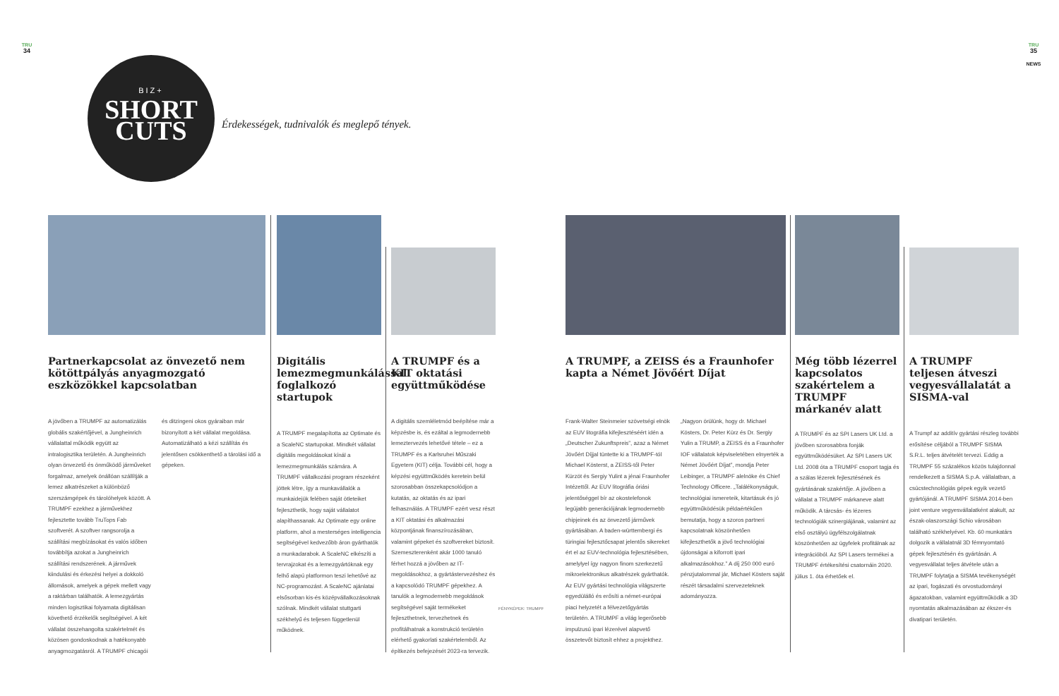TRU
34
TRU
35
NEWS
BIZ+
SHORT
CUTS
Érdekességek, tudnivalók és meglepő tények.
Partnerkapcsolat az önvezető nem kötöttpályás anyagmozgató eszközökkel kapcsolatban
A jövőben a TRUMPF az automatizálás globális szakértőjével, a Jungheinrich vállalattal működik együtt az intralogisztika területén. A Jungheinrich olyan önvezető és önműködő járműveket forgalmaz, amelyek önállóan szállítják a lemez alkatrészeket a különböző szerszámgépek és tárolóhelyek között. A TRUMPF ezekhez a járművekhez fejlesztette tovább TruTops Fab szoftverét. A szoftver rangsorolja a szállítási megbízásokat és valós időben továbbítja azokat a Jungheinrich szállítási rendszerének. A járművek kiindulási és érkezési helyei a dokkoló állomások, amelyek a gépek mellett vagy a raktárban találhatók. A lemezgyártás minden logisztikai folyamata digitálisan követhető érzékelők segítségével. A két vállalat összehangolta szakértelmét és közösen gondoskodnak a hatékonyabb anyagmozgatásról. A TRUMPF chicagói
és ditzingeni okos gyáraiban már bizonyított a két vállalat megoldása. Automatizálható a kézi szállítás és jelentősen csökkenthető a tárolási idő a gépeken.
Digitális lemezmegmunkálással foglalkozó startupok
A TRUMPF megalapította az Optimate és a ScaleNC startupokat. Mindkét vállalat digitális megoldásokat kínál a lemezmegmunkálás számára. A TRUMPF vállalkozási program részeként jöttek létre, így a munkavállalók a munkaidejük felében saját ötleteiket fejleszthetik, hogy saját vállalatot alapíthassanak. Az Optimate egy online platform, ahol a mesterséges intelligencia segítségével kedvezőbb áron gyárthatók a munkadarabok. A ScaleNC elkészíti a tervrajzokat és a lemezgyártóknak egy felhő alapú platformon teszi lehetővé az NC-programozást. A ScaleNC ajánlatai elsősorban kis-és középvállalkozásoknak szólnak. Mindkét vállalat stuttgarti székhelyű és teljesen függetlenül működnek.
A TRUMPF és a KIT oktatási együttműködése
A digitális szemléletmód beépítése már a képzésbe is, és ezáltal a legmodernebb lemeztervezés lehetővé tétele – ez a TRUMPF és a Karlsruhei Műszaki Egyetem (KIT) célja. További cél, hogy a képzési együttműködés keretein belül szorosabban összekapcsolódjon a kutatás, az oktatás és az ipari felhasználás. A TRUMPF ezért vesz részt a KIT oktatási és alkalmazási központjának finanszírozásában, valamint gépeket és szoftvereket biztosít. Szemeszterenként akár 1000 tanuló férhet hozzá a jövőben az IT-megoldásokhoz, a gyártástervezéshez és a kapcsolódó TRUMPF gépekhez. A tanulók a legmodernebb megoldások segítségével saját termékeket fejleszthetnek, tervezhetnek és profitálhatnak a konstrukció területén elérhető gyakorlati szakértelemből. Az építkezés befejezését 2023-ra tervezik.
FÉNYKÉPEK: TRUMPF
A TRUMPF, a ZEISS és a Fraunhofer kapta a Német Jövőért Díjat
Frank-Walter Steinmeier szövetségi elnök az EUV litográfia kifejlesztéséért idén a „Deutscher Zukunftspreis”, azaz a Német Jövőért Díjjal tüntette ki a TRUMPF-tól Michael Kösterst, a ZEISS-től Peter Kürzöt és Sergiy Yulint a jénai Fraunhofer Intézettől. Az EUV litográfia óriási jelentőséggel bír az okostelefonok legújabb generációjának legmodernebb chipjeinek és az önvezető járművek gyártásában. A baden-württembergi és türingiai fejlesztőcsapat jelentős sikereket ért el az EUV-technológia fejlesztésében, amelylyel így nagyon finom szerkezetű mikroelektronikus alkatrészek gyárthatók. Az EUV gyártási technológia világszerte egyedülálló és erősíti a német-európai piaci helyzetét a félvezetőgyártás területén. A TRUMPF a világ legerősebb impulzusú ipari lézerével alapvető összetevőt biztosít ehhez a projekthez.
„Nagyon örülünk, hogy dr. Michael Kösters, Dr. Peter Kürz és Dr. Sergiy Yulin a TRUMP, a ZEISS és a Fraunhofer IOF vállalatok képviseletében elnyerték a Német Jövőért Díjat”, mondja Peter Leibinger, a TRUMPF alelnöke és Chief Technology Officere. „Találékonyságuk, technológiai ismereteik, kitartásuk és jó együttműködésük példaértékűen bemutatja, hogy a szoros partneri kapcsolatnak köszönhetően kifejleszthetők a jövő technológiai újdonságai a kiforrott ipari alkalmazásokhoz.” A díj 250 000 euró pénzjutalommal jár, Michael Kösters saját részét társadalmi szervezeteknek adományozza.
Még több lézerrel kapcsolatos szakértelem a TRUMPF márkanév alatt
A TRUMPF és az SPI Lasers UK Ltd. a jövőben szorosabbra fonják együttműködésüket. Az SPI Lasers UK Ltd. 2008 óta a TRUMPF csoport tagja és a szálas lézerek fejlesztésének és gyártásának szakértője. A jövőben a vállalat a TRUMPF márkaneve alatt működik. A tárcsás- és lézeres technológiák szinergiájának, valamint az első osztályú ügyfélszolgálatnak köszönhetően az ügyfelek profitálnak az integrációból. Az SPI Lasers termékei a TRUMPF értékesítési csatornáin 2020. július 1. óta érhetőek el.
A TRUMPF teljesen átveszi vegyesvállalatát a SISMA-val
A Trumpf az additív gyártási részleg további erősítése céljából a TRUMPF SISMA S.R.L. teljes átvételét tervezi. Eddig a TRUMPF 55 százalékos közös tulajdonnal rendelkezett a SISMA S.p.A. vállalatban, a csúcstechnológiás gépek egyik vezető gyártójánál. A TRUMPF SISMA 2014-ben joint venture vegyesvállalatként alakult, az észak-olaszországi Schio városában található székhelyével. Kb. 60 munkatárs dolgozik a vállalatnál 3D fémnyomtató gépek fejlesztésén és gyártásán. A vegyesvállalat teljes átvétele után a TRUMPF folytatja a SISMA tevékenységét az ipari, fogászati és orvostudományi ágazatokban, valamint együttműködik a 3D nyomtatás alkalmazásában az ékszer-és divatipari területén.